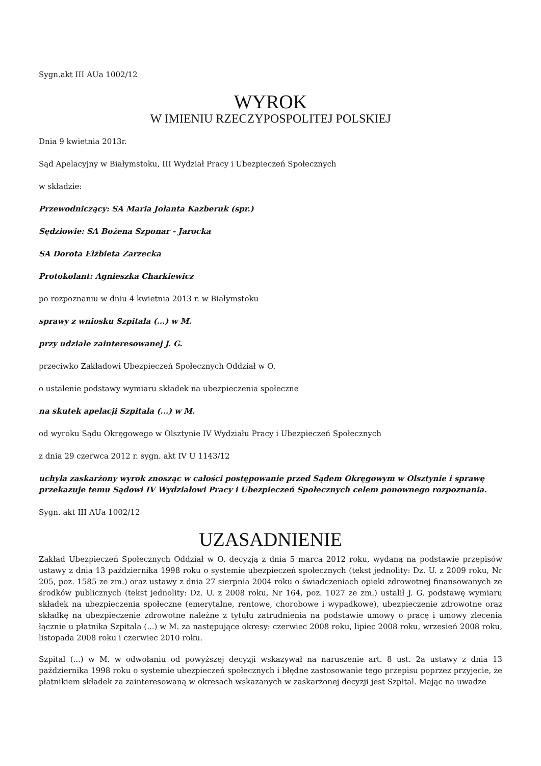Sygn.akt III AUa 1002/12
WYROK
W IMIENIU RZECZYPOSPOLITEJ POLSKIEJ
Dnia 9 kwietnia 2013r.
Sąd Apelacyjny w Białymstoku, III Wydział Pracy i Ubezpieczeń Społecznych
w składzie:
Przewodniczący: SA Maria Jolanta Kazberuk (spr.)
Sędziowie: SA Bożena Szponar - Jarocka
SA Dorota Elżbieta Zarzecka
Protokolant: Agnieszka Charkiewicz
po rozpoznaniu w dniu 4 kwietnia 2013 r. w Białymstoku
sprawy z wniosku Szpitala (...) w M.
przy udziale zainteresowanej J. G.
przeciwko Zakładowi Ubezpieczeń Społecznych Oddział w O.
o ustalenie podstawy wymiaru składek na ubezpieczenia społeczne
na skutek apelacji Szpitala (...) w M.
od wyroku Sądu Okręgowego w Olsztynie IV Wydziału Pracy i Ubezpieczeń Społecznych
z dnia 29 czerwca 2012 r. sygn. akt IV U 1143/12
uchyla zaskarżony wyrok znosząc w całości postępowanie przed Sądem Okręgowym w Olsztynie i sprawę przekazuje temu Sądowi IV Wydziałowi Pracy i Ubezpieczeń Społecznych celem ponownego rozpoznania.
Sygn. akt III AUa 1002/12
UZASADNIENIE
Zakład Ubezpieczeń Społecznych Oddział w O. decyzją z dnia 5 marca 2012 roku, wydaną na podstawie przepisów ustawy z dnia 13 października 1998 roku o systemie ubezpieczeń społecznych (tekst jednolity: Dz. U. z 2009 roku, Nr 205, poz. 1585 ze zm.) oraz ustawy z dnia 27 sierpnia 2004 roku o świadczeniach opieki zdrowotnej finansowanych ze środków publicznych (tekst jednolity: Dz. U. z 2008 roku, Nr 164, poz. 1027 ze zm.) ustalił J. G. podstawę wymiaru składek na ubezpieczenia społeczne (emerytalne, rentowe, chorobowe i wypadkowe), ubezpieczenie zdrowotne oraz składkę na ubezpieczenie zdrowotne należne z tytułu zatrudnienia na podstawie umowy o pracę i umowy zlecenia łącznie u płatnika Szpitala (...) w M. za następujące okresy: czerwiec 2008 roku, lipiec 2008 roku, wrzesień 2008 roku, listopada 2008 roku i czerwiec 2010 roku.
Szpital (...) w M. w odwołaniu od powyższej decyzji wskazywał na naruszenie art. 8 ust. 2a ustawy z dnia 13 października 1998 roku o systemie ubezpieczeń społecznych i błędne zastosowanie tego przepisu poprzez przyjecie, że płatnikiem składek za zainteresowaną w okresach wskazanych w zaskarżonej decyzji jest Szpital. Mając na uwadze